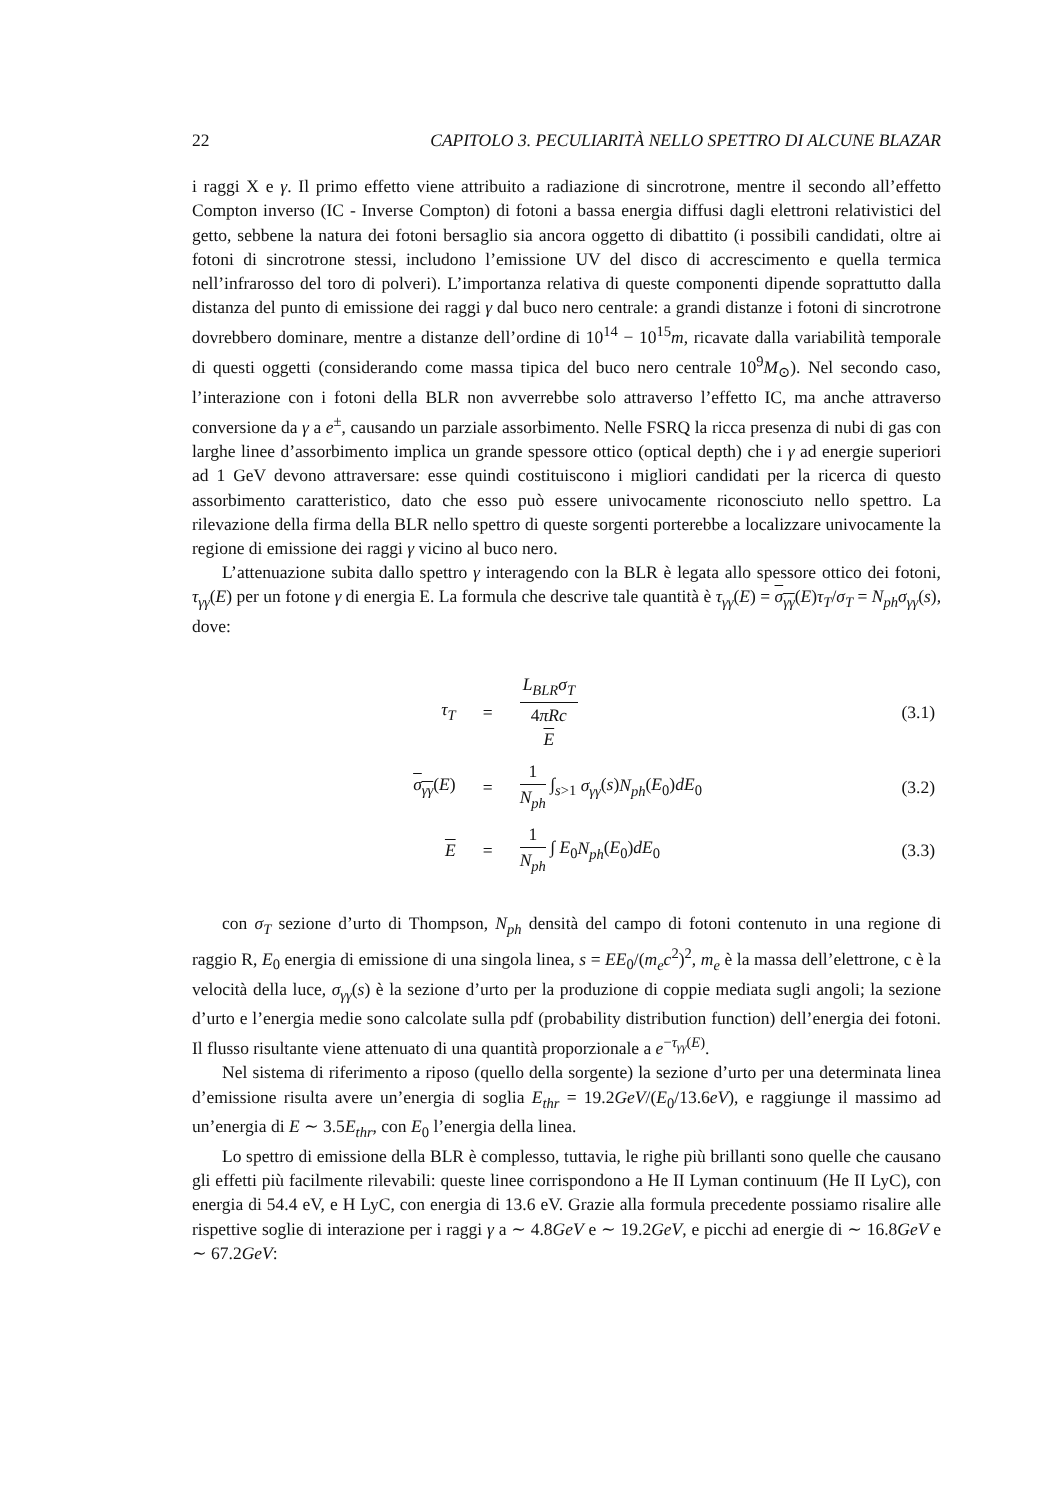22 CAPITOLO 3. PECULIARITÀ NELLO SPETTRO DI ALCUNE BLAZAR
i raggi X e γ. Il primo effetto viene attribuito a radiazione di sincrotrone, mentre il secondo all’effetto Compton inverso (IC - Inverse Compton) di fotoni a bassa energia diffusi dagli elettroni relativistici del getto, sebbene la natura dei fotoni bersaglio sia ancora oggetto di dibattito (i possibili candidati, oltre ai fotoni di sincrotrone stessi, includono l’emissione UV del disco di accrescimento e quella termica nell’infrarosso del toro di polveri). L’importanza relativa di queste componenti dipende soprattutto dalla distanza del punto di emissione dei raggi γ dal buco nero centrale: a grandi distanze i fotoni di sincrotrone dovrebbero dominare, mentre a distanze dell’ordine di 10<sup>14</sup> − 10<sup>15</sup>m, ricavate dalla variabilità temporale di questi oggetti (considerando come massa tipica del buco nero centrale 10<sup>9</sup>M<sub>⊙</sub>). Nel secondo caso, l’interazione con i fotoni della BLR non avverrebbe solo attraverso l’effetto IC, ma anche attraverso conversione da γ a e<sup>±</sup>, causando un parziale assorbimento. Nelle FSRQ la ricca presenza di nubi di gas con larghe linee d’assorbimento implica un grande spessore ottico (optical depth) che i γ ad energie superiori ad 1 GeV devono attraversare: esse quindi costituiscono i migliori candidati per la ricerca di questo assorbimento caratteristico, dato che esso può essere univocamente riconosciuto nello spettro. La rilevazione della firma della BLR nello spettro di queste sorgenti porterebbe a localizzare univocamente la regione di emissione dei raggi γ vicino al buco nero.
L’attenuazione subita dallo spettro γ interagendo con la BLR è legata allo spessore ottico dei fotoni, τ<sub>γγ</sub>(E) per un fotone γ di energia E. La formula che descrive tale quantità è τ<sub>γγ</sub>(E) = σ<sub>γγ</sub>(E)τ<sub>T</sub>/σ<sub>T</sub> = N<sub>ph</sub>σ<sub>γγ</sub>(s), dove:
| τ<sub>T</sub> | = | L<sub>BLR</sub>σ<sub>T</sub> 4 πRc E | (3.1) |
| σ<sub>γγ</sub> ( E ) | = | 1 N<sub>ph</sub> ∫<sub>s>1</sub> σ<sub>γγ</sub> ( s ) N<sub>ph</sub> ( E<sub>0</sub>) dE<sub>0</sub> | (3.2) |
| E | = | 1 N<sub>ph</sub> ∫ E<sub>0</sub> N<sub>ph</sub> ( E<sub>0</sub>) dE<sub>0</sub> | (3.3) |
con σ<sub>T</sub> sezione d’urto di Thompson, N<sub>ph</sub> densità del campo di fotoni contenuto in una regione di raggio R, E<sub>0</sub> energia di emissione di una singola linea, s = EE<sub>0</sub>/(m<sub>e</sub>c<sup>2</sup>)<sup>2</sup>, m<sub>e</sub> è la massa dell’elettrone, c è la velocità della luce, σ<sub>γγ</sub>(s) è la sezione d’urto per la produzione di coppie mediata sugli angoli; la sezione d’urto e l’energia medie sono calcolate sulla pdf (probability distribution function) dell’energia dei fotoni. Il flusso risultante viene attenuato di una quantità proporzionale a e<sup>−τ<sub>γγ</sub>(E)</sup>.
Nel sistema di riferimento a riposo (quello della sorgente) la sezione d’urto per una determinata linea d’emissione risulta avere un’energia di soglia E<sub>thr</sub> = 19.2GeV/(E<sub>0</sub>/13.6eV), e raggiunge il massimo ad un’energia di E ∼ 3.5E<sub>thr</sub>, con E<sub>0</sub> l’energia della linea.
Lo spettro di emissione della BLR è complesso, tuttavia, le righe più brillanti sono quelle che causano gli effetti più facilmente rilevabili: queste linee corrispondono a He II Lyman continuum (He II LyC), con energia di 54.4 eV, e H LyC, con energia di 13.6 eV. Grazie alla formula precedente possiamo risalire alle rispettive soglie di interazione per i raggi γ a ∼ 4.8GeV e ∼ 19.2GeV, e picchi ad energie di ∼ 16.8GeV e ∼ 67.2GeV: